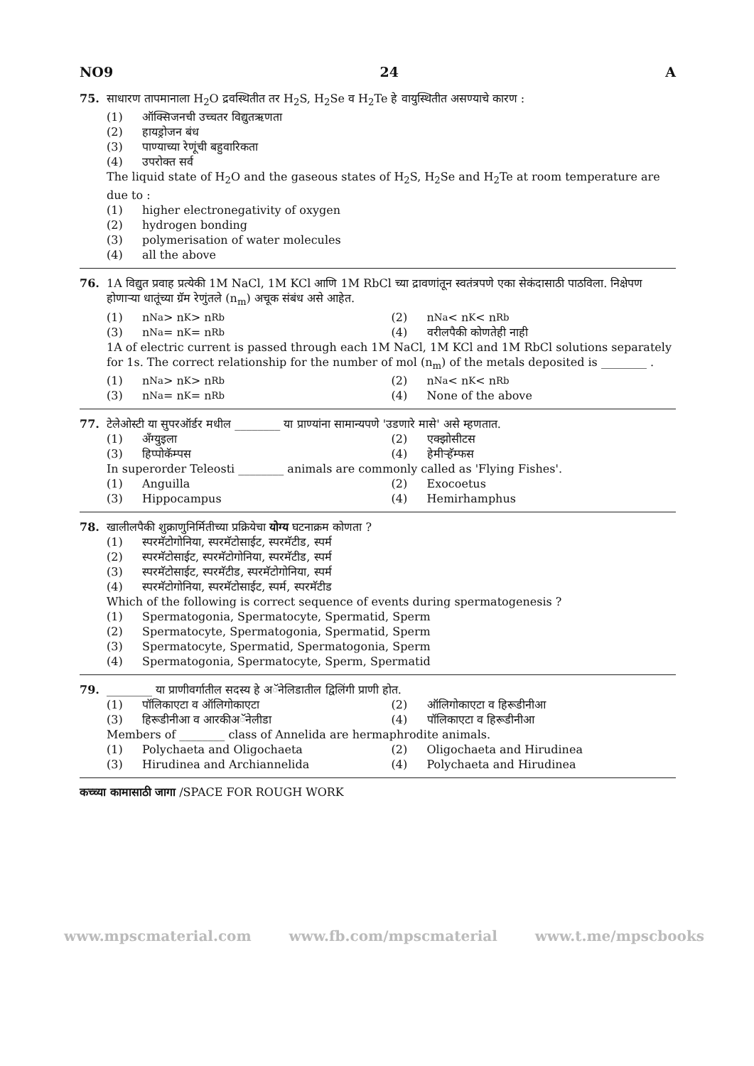NO9 24 A
75. साधारण तापमानाला H<sub>2</sub>O द्रवस्थितीत तर H<sub>2</sub>S, H<sub>2</sub>Se व H<sub>2</sub>Te हे वायुस्थितीत असण्याचे कारण :
(1) ऑक्सिजनची उच्चतर विद्युतऋणता
(2) हायड्रोजन बंध
(3) पाण्याच्या रेणूंची बहुवारिकता
(4) उपरोक्त सर्व
The liquid state of H<sub>2</sub>O and the gaseous states of H<sub>2</sub>S, H<sub>2</sub>Se and H<sub>2</sub>Te at room temperature are due to :
(1) higher electronegativity of oxygen
(2) hydrogen bonding
(3) polymerisation of water molecules
(4) all the above
76. 1A विद्युत प्रवाह प्रत्येकी 1M NaCl, 1M KCl आणि 1M RbCl च्या द्रावणांतून स्वतंत्रपणे एका सेकंदासाठी पाठविला. निक्षेपण होणाऱ्या धातूंच्या ग्रॅम रेणुंतले (n<sub>m</sub>) अचूक संबंध असे आहेत.
(1) n<sub>Na</sub> > n<sub>K</sub> > n<sub>Rb</sub> (2) n<sub>Na</sub> < n<sub>K</sub> < n<sub>Rb</sub>
(3) n<sub>Na</sub> = n<sub>K</sub> = n<sub>Rb</sub> (4) वरीलपैकी कोणतेही नाही
1A of electric current is passed through each 1M NaCl, 1M KCl and 1M RbCl solutions separately for 1s. The correct relationship for the number of mol (n<sub>m</sub>) of the metals deposited is ________ .
(1) n<sub>Na</sub> > n<sub>K</sub> > n<sub>Rb</sub> (2) n<sub>Na</sub> < n<sub>K</sub> < n<sub>Rb</sub>
(3) n<sub>Na</sub> = n<sub>K</sub> = n<sub>Rb</sub> (4) None of the above
77. टेलेओस्टी या सुपरऑर्डर मधील ________ या प्राण्यांना सामान्यपणे 'उडणारे मासे' असे म्हणतात.
(1) अँग्युइला (2) एक्झोसीटस
(3) हिप्पोकॅम्पस (4) हेमीर्‍हॅम्फस
In superorder Teleosti ________ animals are commonly called as 'Flying Fishes'.
(1) Anguilla (2) Exocoetus
(3) Hippocampus (4) Hemirhamphus
78. खालीलपैकी शुक्राणुनिर्मितीच्या प्रक्रियेचा योग्य घटनाक्रम कोणता ?
(1) स्परमॅटोगोनिया, स्परमॅटोसाईट, स्परमॅटीड, स्पर्म
(2) स्परमॅटोसाईट, स्परमॅटोगोनिया, स्परमॅटीड, स्पर्म
(3) स्परमॅटोसाईट, स्परमॅटीड, स्परमॅटोगोनिया, स्पर्म
(4) स्परमॅटोगोनिया, स्परमॅटोसाईट, स्पर्म, स्परमॅटीड
Which of the following is correct sequence of events during spermatogenesis ?
(1) Spermatogonia, Spermatocyte, Spermatid, Sperm
(2) Spermatocyte, Spermatogonia, Spermatid, Sperm
(3) Spermatocyte, Spermatid, Spermatogonia, Sperm
(4) Spermatogonia, Spermatocyte, Sperm, Spermatid
79. ________ या प्राणीवर्गातील सदस्य हे अॅनेलिडातील द्विलिंगी प्राणी होत.
(1) पॉलिकाएटा व ऑलिगोकाएटा (2) ऑलिगोकाएटा व हिरूडीनीआ
(3) हिरूडीनीआ व आरकीअॅनेलीडा (4) पॉलिकाएटा व हिरूडीनीआ
Members of ________ class of Annelida are hermaphrodite animals.
(1) Polychaeta and Oligochaeta (2) Oligochaeta and Hirudinea
(3) Hirudinea and Archiannelida
(4) Polychaeta and Hirudinea
कच्च्या कामासाठी जागा /SPACE FOR ROUGH WORK
www.mpscmaterial.com www.fb.com/mpscmaterial www.t.me/mpscbooks